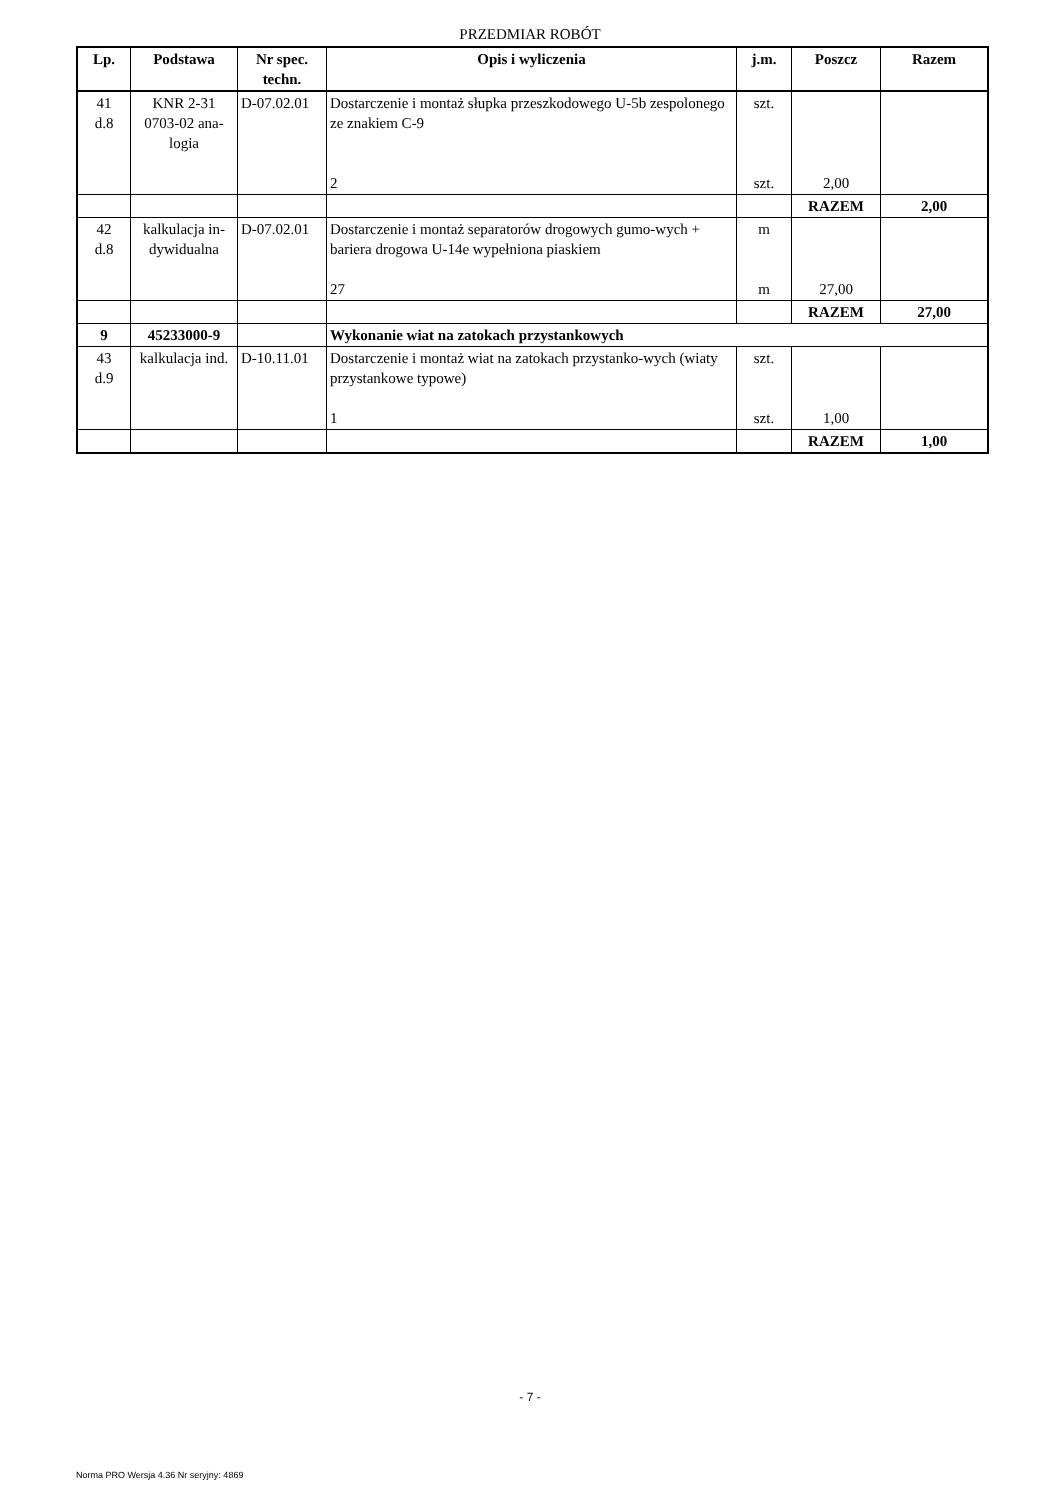PRZEDMIAR ROBÓT
| Lp. | Podstawa | Nr spec. techn. | Opis i wyliczenia | j.m. | Poszcz | Razem |
| --- | --- | --- | --- | --- | --- | --- |
| 41 d.8 | KNR 2-31 0703-02 ana-logia | D-07.02.01 | Dostarczenie i montaż słupka przeszkodowego U-5b zespolonego ze znakiem C-9 2 | szt. szt. | 2,00 | |
| | | | | | RAZEM | 2,00 |
| 42 d.8 | kalkulacja in-dywidualna | D-07.02.01 | Dostarczenie i montaż separatorów drogowych gumo-wych + bariera drogowa U-14e wypełniona piaskiem 27 | m m | 27,00 | |
| | | | | | RAZEM | 27,00 |
| 9 | 45233000-9 | | Wykonanie wiat na zatokach przystankowych | | | |
| 43 d.9 | kalkulacja ind. | D-10.11.01 | Dostarczenie i montaż wiat na zatokach przystanko-wych (wiaty przystankowe typowe) 1 | szt. szt. | 1,00 | |
| | | | | | RAZEM | 1,00 |
- 7 -
Norma PRO Wersja 4.36 Nr seryjny: 4869